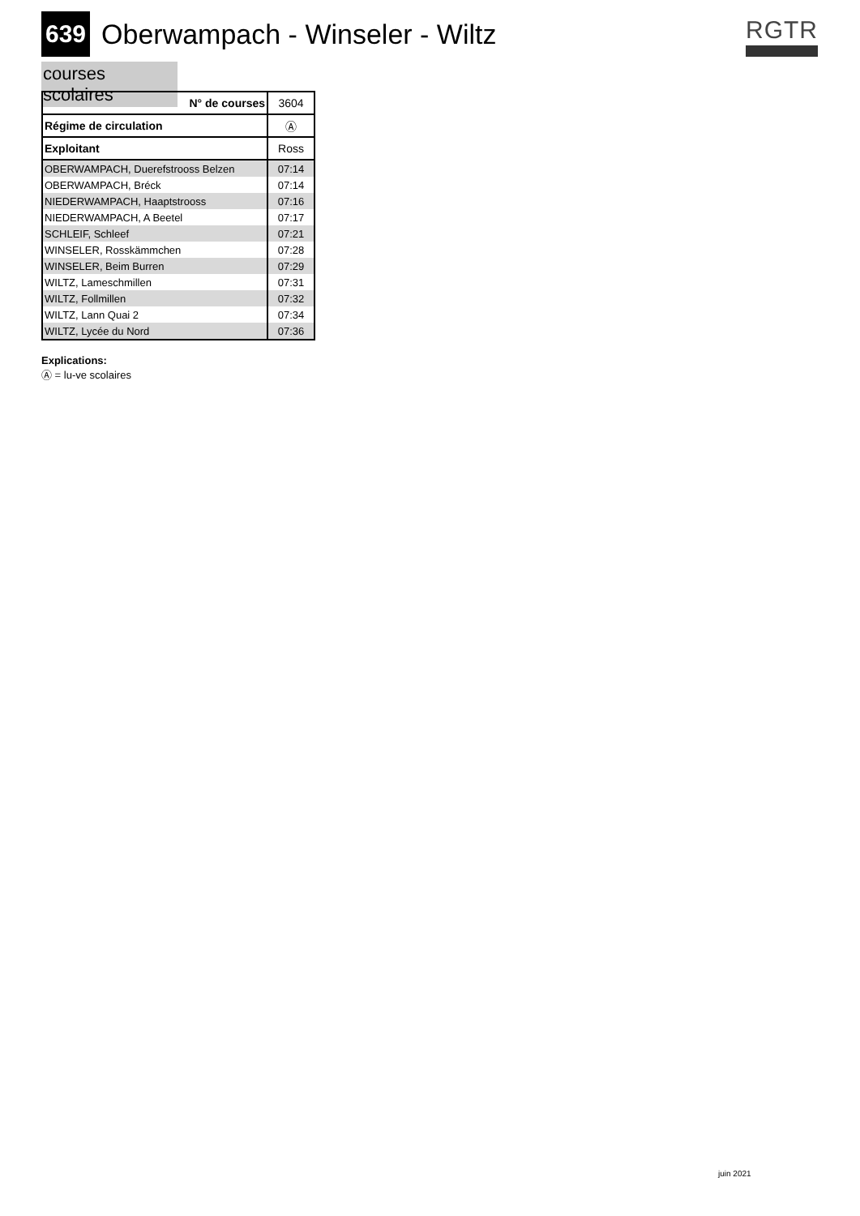639 Oberwampach - Winseler - Wiltz
RGTR
courses scolaires
| N° de courses | 3604 |
| Régime de circulation | Ⓐ |
| Exploitant | Ross |
| OBERWAMPACH, Duerefstrooss Belzen | 07:14 |
| OBERWAMPACH, Bréck | 07:14 |
| NIEDERWAMPACH, Haaptstrooss | 07:16 |
| NIEDERWAMPACH, A Beetel | 07:17 |
| SCHLEIF, Schleef | 07:21 |
| WINSELER, Rosskämmchen | 07:28 |
| WINSELER, Beim Burren | 07:29 |
| WILTZ, Lameschmillen | 07:31 |
| WILTZ, Follmillen | 07:32 |
| WILTZ, Lann Quai 2 | 07:34 |
| WILTZ, Lycée du Nord | 07:36 |
Explications:
Ⓐ = lu-ve scolaires
juin 2021